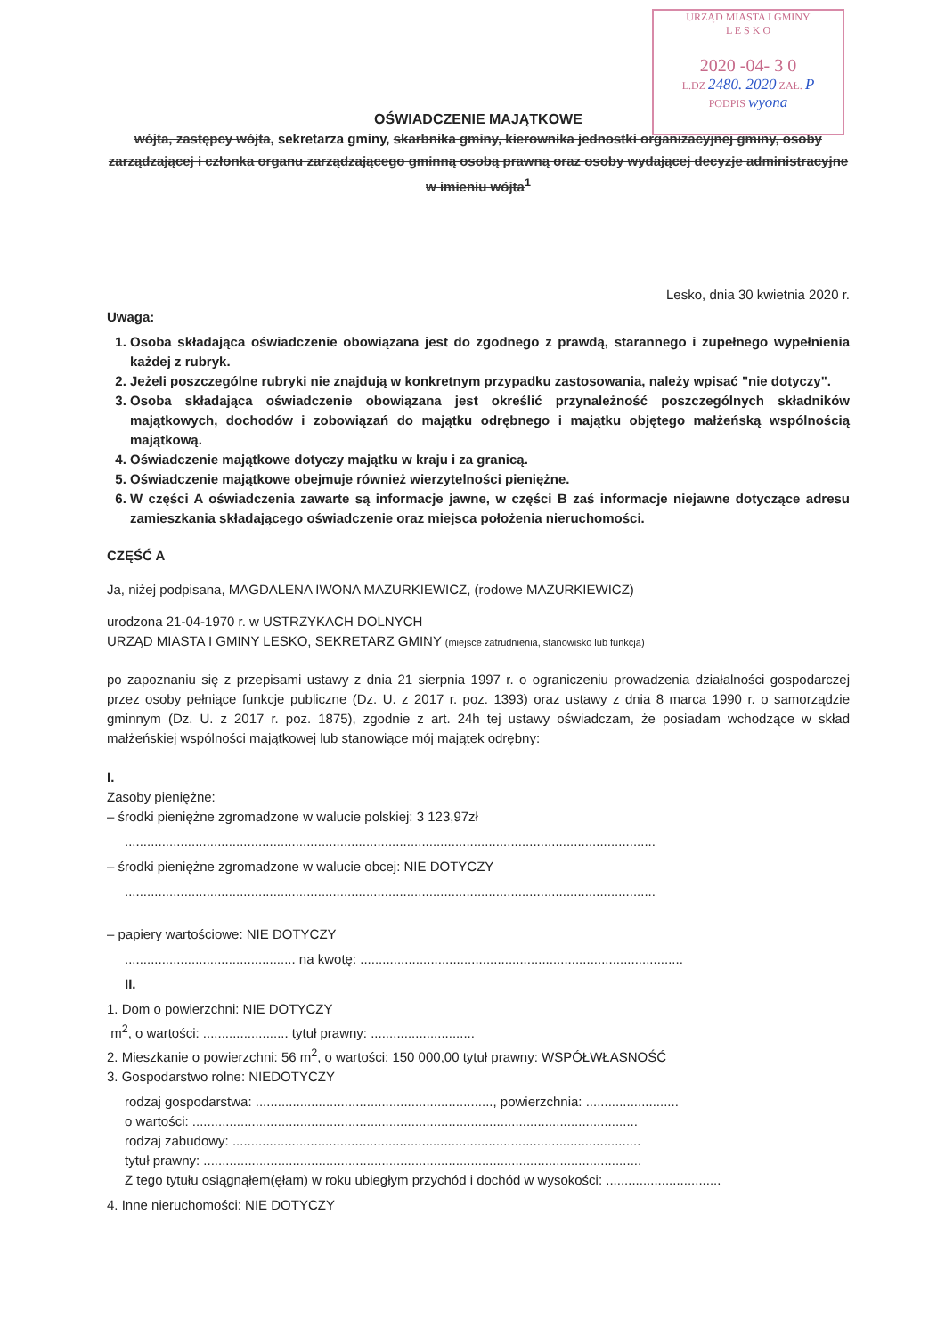URZĄD MIASTA I GMINY
L E S K O
2020 -04- 3 0
L.DZ 2480. 2020 ZAŁ. P
PODPIS wyona
OŚWIADCZENIE MAJĄTKOWE
wójta, zastępcy wójta, sekretarza gminy, skarbnika gminy, kierownika jednostki organizacyjnej gminy, osoby zarządzającej i członka organu zarządzającego gminną osobą prawną oraz osoby wydającej decyzje administracyjne w imieniu wójta<sup>1</sup>
Lesko, dnia 30 kwietnia 2020 r.
Uwaga:
1. Osoba składająca oświadczenie obowiązana jest do zgodnego z prawdą, starannego i zupełnego wypełnienia każdej z rubryk.
2. Jeżeli poszczególne rubryki nie znajdują w konkretnym przypadku zastosowania, należy wpisać "nie dotyczy".
3. Osoba składająca oświadczenie obowiązana jest określić przynależność poszczególnych składników majątkowych, dochodów i zobowiązań do majątku odrębnego i majątku objętego małżeńską wspólnością majątkową.
4. Oświadczenie majątkowe dotyczy majątku w kraju i za granicą.
5. Oświadczenie majątkowe obejmuje również wierzytelności pieniężne.
6. W części A oświadczenia zawarte są informacje jawne, w części B zaś informacje niejawne dotyczące adresu zamieszkania składającego oświadczenie oraz miejsca położenia nieruchomości.
CZĘŚĆ A
Ja, niżej podpisana, MAGDALENA IWONA MAZURKIEWICZ, (rodowe MAZURKIEWICZ)
urodzona 21-04-1970 r. w USTRZYKACH DOLNYCH
URZĄD MIASTA I GMINY LESKO, SEKRETARZ GMINY (miejsce zatrudnienia, stanowisko lub funkcja)
po zapoznaniu się z przepisami ustawy z dnia 21 sierpnia 1997 r. o ograniczeniu prowadzenia działalności gospodarczej przez osoby pełniące funkcje publiczne (Dz. U. z 2017 r. poz. 1393) oraz ustawy z dnia 8 marca 1990 r. o samorządzie gminnym (Dz. U. z 2017 r. poz. 1875), zgodnie z art. 24h tej ustawy oświadczam, że posiadam wchodzące w skład małżeńskiej wspólności majątkowej lub stanowiące mój majątek odrębny:
I.
Zasoby pieniężne:
– środki pieniężne zgromadzone w walucie polskiej: 3 123,97zł
...............................................................................................................................................
– środki pieniężne zgromadzone w walucie obcej: NIE DOTYCZY
...............................................................................................................................................
– papiery wartościowe: NIE DOTYCZY
.............................................. na kwotę: .......................................................................................
II.
1. Dom o powierzchni: NIE DOTYCZY
m<sup>2</sup>, o wartości: ....................... tytuł prawny: ............................
2. Mieszkanie o powierzchni: 56 m<sup>2</sup>, o wartości: 150 000,00 tytuł prawny: WSPÓŁWŁASNOŚĆ
3. Gospodarstwo rolne: NIEDOTYCZY
rodzaj gospodarstwa: ................................................................, powierzchnia: .........................
o wartości: ........................................................................................................................
rodzaj zabudowy: ..............................................................................................................
tytuł prawny: ......................................................................................................................
Z tego tytułu osiągnąłem(ęłam) w roku ubiegłym przychód i dochód w wysokości: ...............................
4. Inne nieruchomości: NIE DOTYCZY